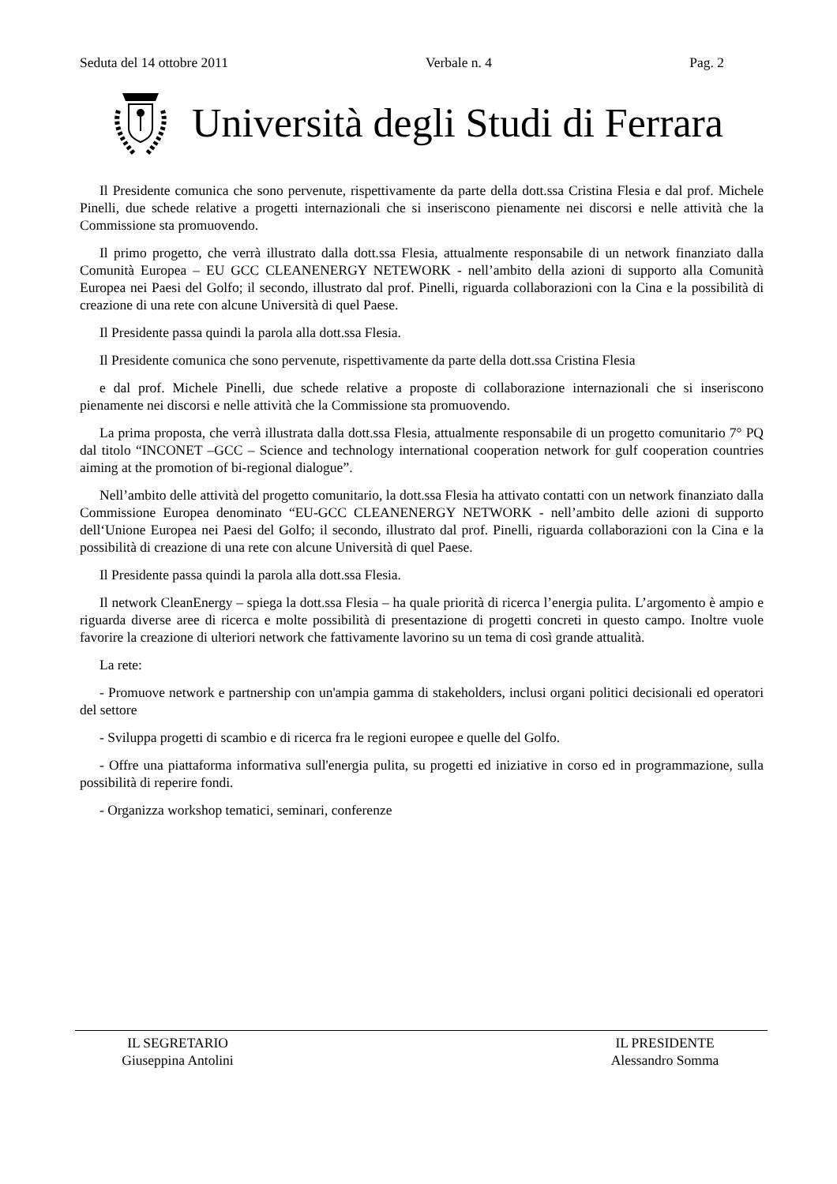Seduta del 14 ottobre 2011 Verbale n. 4 Pag. 2
Università degli Studi di Ferrara
Il Presidente comunica che sono pervenute, rispettivamente da parte della dott.ssa Cristina Flesia e dal prof. Michele Pinelli, due schede relative a progetti internazionali che si inseriscono pienamente nei discorsi e nelle attività che la Commissione sta promuovendo.
Il primo progetto, che verrà illustrato dalla dott.ssa Flesia, attualmente responsabile di un network finanziato dalla Comunità Europea – EU GCC CLEANENERGY NETEWORK - nell’ambito della azioni di supporto alla Comunità Europea nei Paesi del Golfo; il secondo, illustrato dal prof. Pinelli, riguarda collaborazioni con la Cina e la possibilità di creazione di una rete con alcune Università di quel Paese.
Il Presidente passa quindi la parola alla dott.ssa Flesia.
Il Presidente comunica che sono pervenute, rispettivamente da parte della dott.ssa Cristina Flesia
e dal prof. Michele Pinelli, due schede relative a proposte di collaborazione internazionali che si inseriscono pienamente nei discorsi e nelle attività che la Commissione sta promuovendo.
La prima proposta, che verrà illustrata dalla dott.ssa Flesia, attualmente responsabile di un progetto comunitario 7° PQ dal titolo “INCONET –GCC – Science and technology international cooperation network for gulf cooperation countries aiming at the promotion of bi-regional dialogue”.
Nell’ambito delle attività del progetto comunitario, la dott.ssa Flesia ha attivato contatti con un network finanziato dalla Commissione Europea denominato “EU-GCC CLEANENERGY NETWORK - nell’ambito delle azioni di supporto dell‘Unione Europea nei Paesi del Golfo; il secondo, illustrato dal prof. Pinelli, riguarda collaborazioni con la Cina e la possibilità di creazione di una rete con alcune Università di quel Paese.
Il Presidente passa quindi la parola alla dott.ssa Flesia.
Il network CleanEnergy – spiega la dott.ssa Flesia – ha quale priorità di ricerca l’energia pulita. L’argomento è ampio e riguarda diverse aree di ricerca e molte possibilità di presentazione di progetti concreti in questo campo. Inoltre vuole favorire la creazione di ulteriori network che fattivamente lavorino su un tema di così grande attualità.
La rete:
- Promuove network e partnership con un'ampia gamma di stakeholders, inclusi organi politici decisionali ed operatori del settore
- Sviluppa progetti di scambio e di ricerca fra le regioni europee e quelle del Golfo.
- Offre una piattaforma informativa sull'energia pulita, su progetti ed iniziative in corso ed in programmazione, sulla possibilità di reperire fondi.
- Organizza workshop tematici, seminari, conferenze
IL SEGRETARIO
Giuseppina Antolini
IL PRESIDENTE
Alessandro Somma